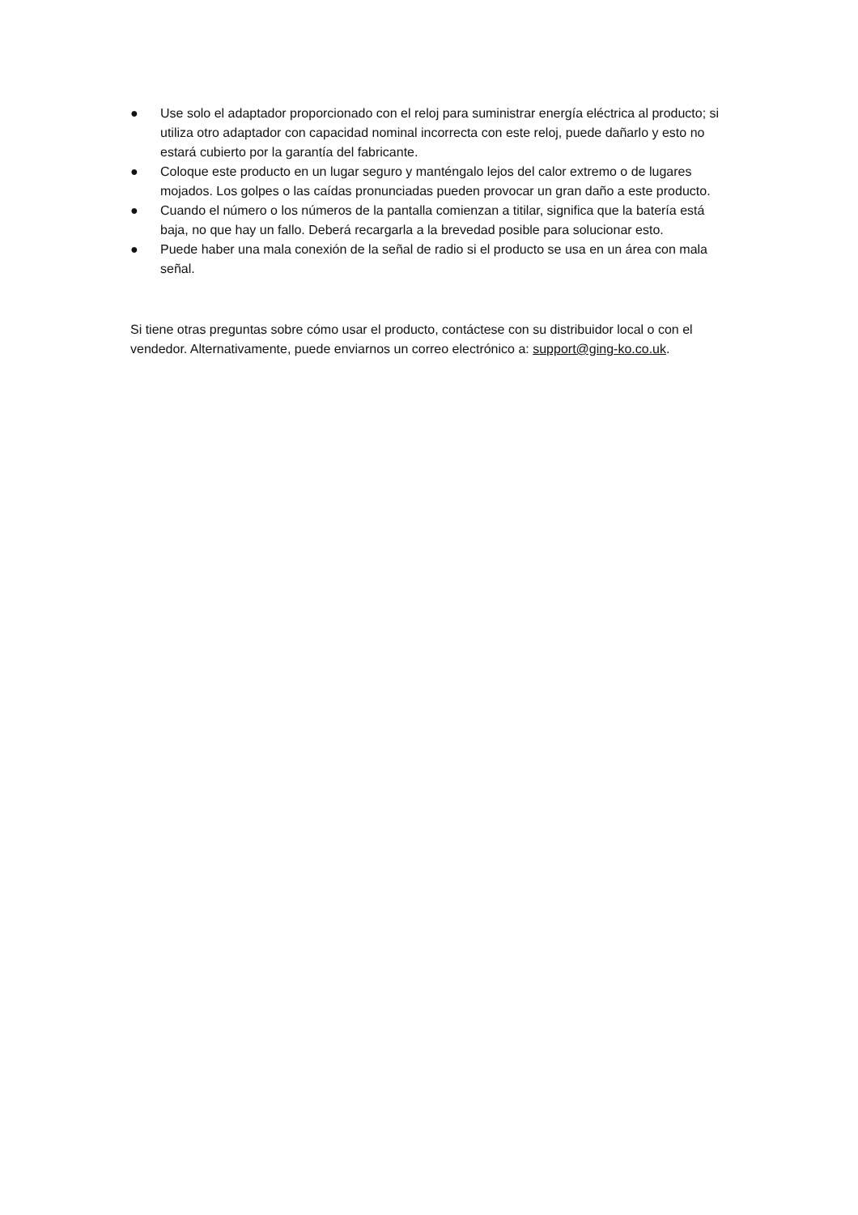● Use solo el adaptador proporcionado con el reloj para suministrar energía eléctrica al producto; si utiliza otro adaptador con capacidad nominal incorrecta con este reloj, puede dañarlo y esto no estará cubierto por la garantía del fabricante.
● Coloque este producto en un lugar seguro y manténgalo lejos del calor extremo o de lugares mojados. Los golpes o las caídas pronunciadas pueden provocar un gran daño a este producto.
● Cuando el número o los números de la pantalla comienzan a titilar, significa que la batería está baja, no que hay un fallo. Deberá recargarla a la brevedad posible para solucionar esto.
● Puede haber una mala conexión de la señal de radio si el producto se usa en un área con mala señal.
Si tiene otras preguntas sobre cómo usar el producto, contáctese con su distribuidor local o con el vendedor. Alternativamente, puede enviarnos un correo electrónico a: support@ging-ko.co.uk.